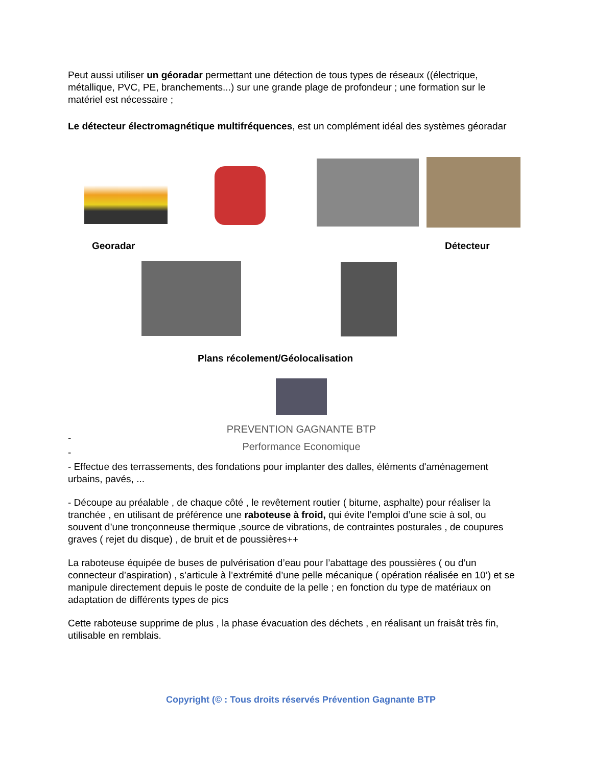Peut aussi utiliser un géoradar permettant une détection de tous types de réseaux ((électrique, métallique, PVC, PE, branchements...) sur une grande plage de profondeur ; une formation sur le matériel est nécessaire ;
Le détecteur électromagnétique multifréquences, est un complément idéal des systèmes géoradar
Georadar Détecteur
Plans récolement/Géolocalisation
PREVENTION GAGNANTE BTP
Performance Economique
-
-
- Effectue des terrassements, des fondations pour implanter des dalles, éléments d'aménagement urbains, pavés, ...
- Découpe au préalable , de chaque côté , le revêtement routier ( bitume, asphalte) pour réaliser la tranchée , en utilisant de préférence une raboteuse à froid, qui évite l’emploi d’une scie à sol, ou souvent d’une tronçonneuse thermique ,source de vibrations, de contraintes posturales , de coupures graves ( rejet du disque) , de bruit et de poussières++
La raboteuse équipée de buses de pulvérisation d’eau pour l’abattage des poussières ( ou d’un connecteur d’aspiration) , s’articule à l’extrémité d’une pelle mécanique ( opération réalisée en 10’) et se manipule directement depuis le poste de conduite de la pelle ; en fonction du type de matériaux on adaptation de différents types de pics
Cette raboteuse supprime de plus , la phase évacuation des déchets , en réalisant un fraisât très fin, utilisable en remblais.
Copyright (© : Tous droits réservés Prévention Gagnante BTP